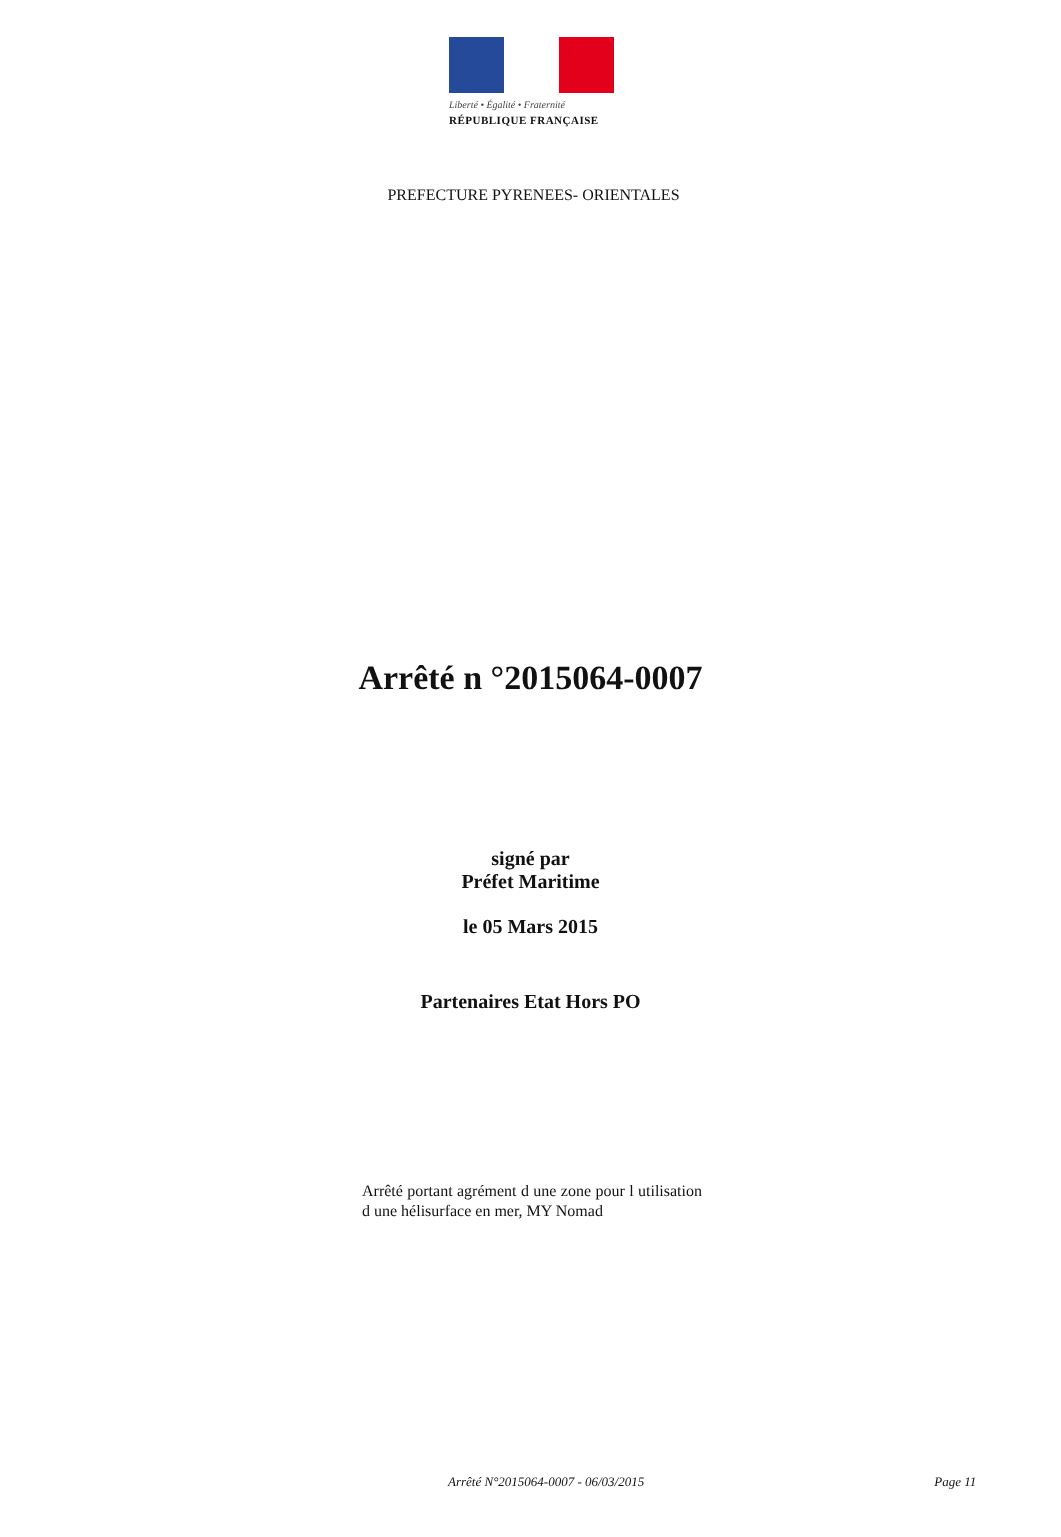Liberté • Égalité • Fraternité
RÉPUBLIQUE FRANÇAISE
PREFECTURE PYRENEES- ORIENTALES
Arrêté n °2015064-0007
signé par
Préfet Maritime
le 05 Mars 2015
Partenaires Etat Hors PO
Arrêté portant agrément d une zone pour l utilisation d une hélisurface en mer, MY Nomad
Arrêté N°2015064-0007 - 06/03/2015 Page 11